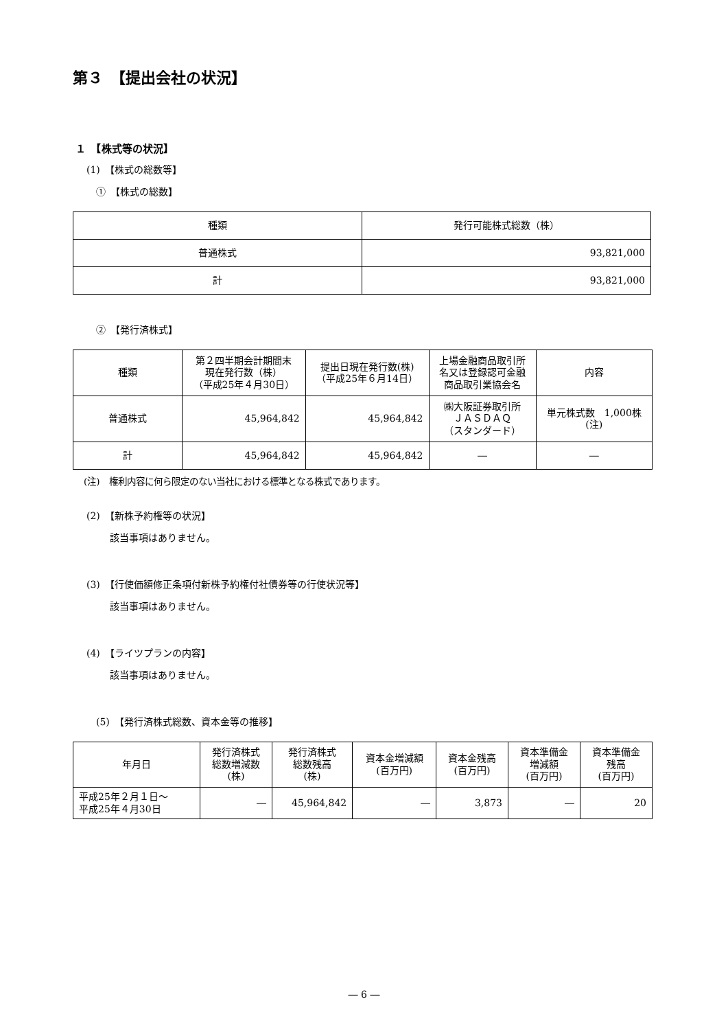第３　【提出会社の状況】
１　【株式等の状況】
(1)　【株式の総数等】
①　【株式の総数】
| 種類 | 発行可能株式総数（株） |
| --- | --- |
| 普通株式 | 93,821,000 |
| 計 | 93,821,000 |
②　【発行済株式】
| 種類 | 第２四半期会計期間末 現在発行数（株） （平成25年４月30日） | 提出日現在発行数(株) （平成25年６月14日） | 上場金融商品取引所 名又は登録認可金融 商品取引業協会名 | 内容 |
| --- | --- | --- | --- | --- |
| 普通株式 | 45,964,842 | 45,964,842 | ㈱大阪証券取引所 ＪＡＳＤＡＱ （スタンダード） | 単元株式数 1,000株 (注) |
| 計 | 45,964,842 | 45,964,842 | ― | ― |
(注)　権利内容に何ら限定のない当社における標準となる株式であります。
(2)　【新株予約権等の状況】
該当事項はありません。
(3)　【行使価額修正条項付新株予約権付社債券等の行使状況等】
該当事項はありません。
(4)　【ライツプランの内容】
該当事項はありません。
(5)　【発行済株式総数、資本金等の推移】
| 年月日 | 発行済株式 総数増減数 (株) | 発行済株式 総数残高 (株) | 資本金増減額 (百万円) | 資本金残高 (百万円) | 資本準備金 増減額 (百万円) | 資本準備金 残高 (百万円) |
| --- | --- | --- | --- | --- | --- | --- |
| 平成25年２月１日～ 平成25年４月30日 | ― | 45,964,842 | ― | 3,873 | ― | 20 |
― 6 ―